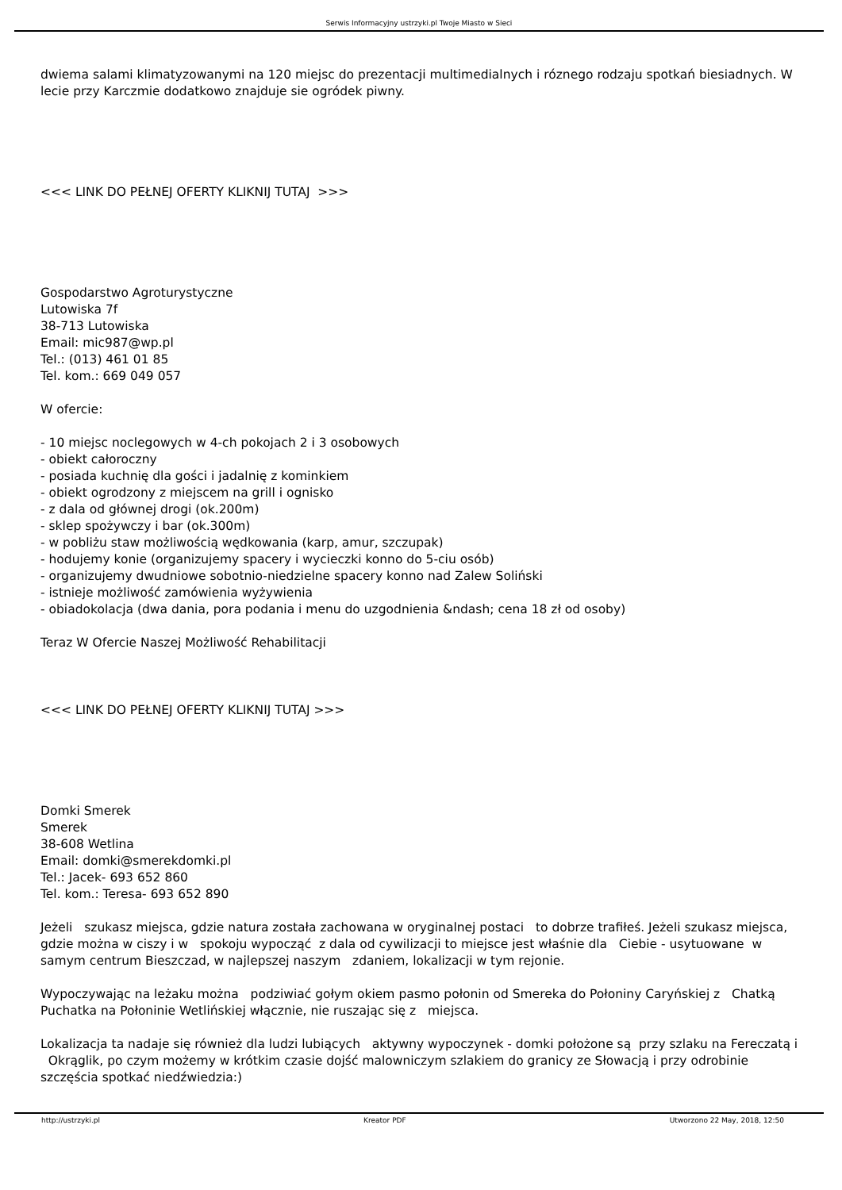Serwis Informacyjny ustrzyki.pl Twoje Miasto w Sieci
dwiema salami klimatyzowanymi na 120 miejsc do prezentacji multimedialnych i róznego rodzaju spotkań biesiadnych. W lecie przy Karczmie dodatkowo znajduje sie ogródek piwny.
<<< LINK DO PEŁNEJ OFERTY KLIKNIJ TUTAJ >>>
Gospodarstwo Agroturystyczne
Lutowiska 7f
38-713 Lutowiska
Email: mic987@wp.pl
Tel.: (013) 461 01 85
Tel. kom.: 669 049 057
W ofercie:
- 10 miejsc noclegowych w 4-ch pokojach 2 i 3 osobowych
- obiekt całoroczny
- posiada kuchnię dla gości i jadalnię z kominkiem
- obiekt ogrodzony z miejscem na grill i ognisko
- z dala od głównej drogi (ok.200m)
- sklep spożywczy i bar (ok.300m)
- w pobliżu staw możliwością wędkowania (karp, amur, szczupak)
- hodujemy konie (organizujemy spacery i wycieczki konno do 5-ciu osób)
- organizujemy dwudniowe sobotnio-niedzielne spacery konno nad Zalew Soliński
- istnieje możliwość zamówienia wyżywienia
- obiadokolacja (dwa dania, pora podania i menu do uzgodnienia &ndash; cena 18 zł od osoby)
Teraz W Ofercie Naszej Możliwość Rehabilitacji
<<< LINK DO PEŁNEJ OFERTY KLIKNIJ TUTAJ >>>
Domki Smerek
Smerek
38-608 Wetlina
Email: domki@smerekdomki.pl
Tel.: Jacek- 693 652 860
Tel. kom.: Teresa- 693 652 890
Jeżeli szukasz miejsca, gdzie natura została zachowana w oryginalnej postaci to dobrze trafiłeś. Jeżeli szukasz miejsca, gdzie można w ciszy i w spokoju wypocząć z dala od cywilizacji to miejsce jest właśnie dla Ciebie - usytuowane w samym centrum Bieszczad, w najlepszej naszym zdaniem, lokalizacji w tym rejonie.
Wypoczywając na leżaku można podziwiać gołym okiem pasmo połonin od Smereka do Połoniny Caryńskiej z Chatką Puchatka na Połoninie Wetlińskiej włącznie, nie ruszając się z miejsca.
Lokalizacja ta nadaje się również dla ludzi lubiących aktywny wypoczynek - domki położone są przy szlaku na Fereczatą i Okrąglik, po czym możemy w krótkim czasie dojść malowniczym szlakiem do granicy ze Słowacją i przy odrobinie szczęścia spotkać niedźwiedzia:)
http://ustrzyki.pl Kreator PDF Utworzono 22 May, 2018, 12:50